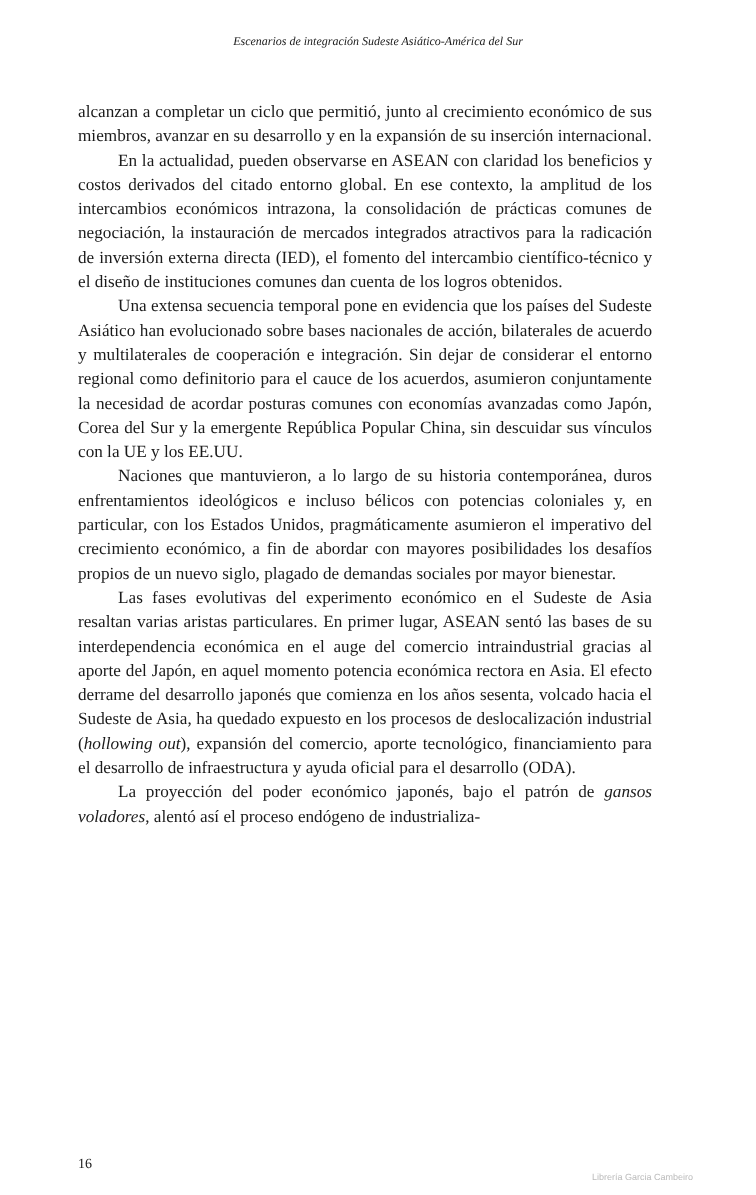Escenarios de integración Sudeste Asiático-América del Sur
alcanzan a completar un ciclo que permitió, junto al crecimiento económico de sus miembros, avanzar en su desarrollo y en la expansión de su inserción internacional.
En la actualidad, pueden observarse en ASEAN con claridad los beneficios y costos derivados del citado entorno global. En ese contexto, la amplitud de los intercambios económicos intrazona, la consolidación de prácticas comunes de negociación, la instauración de mercados integrados atractivos para la radicación de inversión externa directa (IED), el fomento del intercambio científico-técnico y el diseño de instituciones comunes dan cuenta de los logros obtenidos.
Una extensa secuencia temporal pone en evidencia que los países del Sudeste Asiático han evolucionado sobre bases nacionales de acción, bilaterales de acuerdo y multilaterales de cooperación e integración. Sin dejar de considerar el entorno regional como definitorio para el cauce de los acuerdos, asumieron conjuntamente la necesidad de acordar posturas comunes con economías avanzadas como Japón, Corea del Sur y la emergente República Popular China, sin descuidar sus vínculos con la UE y los EE.UU.
Naciones que mantuvieron, a lo largo de su historia contemporánea, duros enfrentamientos ideológicos e incluso bélicos con potencias coloniales y, en particular, con los Estados Unidos, pragmáticamente asumieron el imperativo del crecimiento económico, a fin de abordar con mayores posibilidades los desafíos propios de un nuevo siglo, plagado de demandas sociales por mayor bienestar.
Las fases evolutivas del experimento económico en el Sudeste de Asia resaltan varias aristas particulares. En primer lugar, ASEAN sentó las bases de su interdependencia económica en el auge del comercio intraindustrial gracias al aporte del Japón, en aquel momento potencia económica rectora en Asia. El efecto derrame del desarrollo japonés que comienza en los años sesenta, volcado hacia el Sudeste de Asia, ha quedado expuesto en los procesos de deslocalización industrial (hollowing out), expansión del comercio, aporte tecnológico, financiamiento para el desarrollo de infraestructura y ayuda oficial para el desarrollo (ODA).
La proyección del poder económico japonés, bajo el patrón de gansos voladores, alentó así el proceso endógeno de industrializa-
16
Librería Garcia Cambeiro